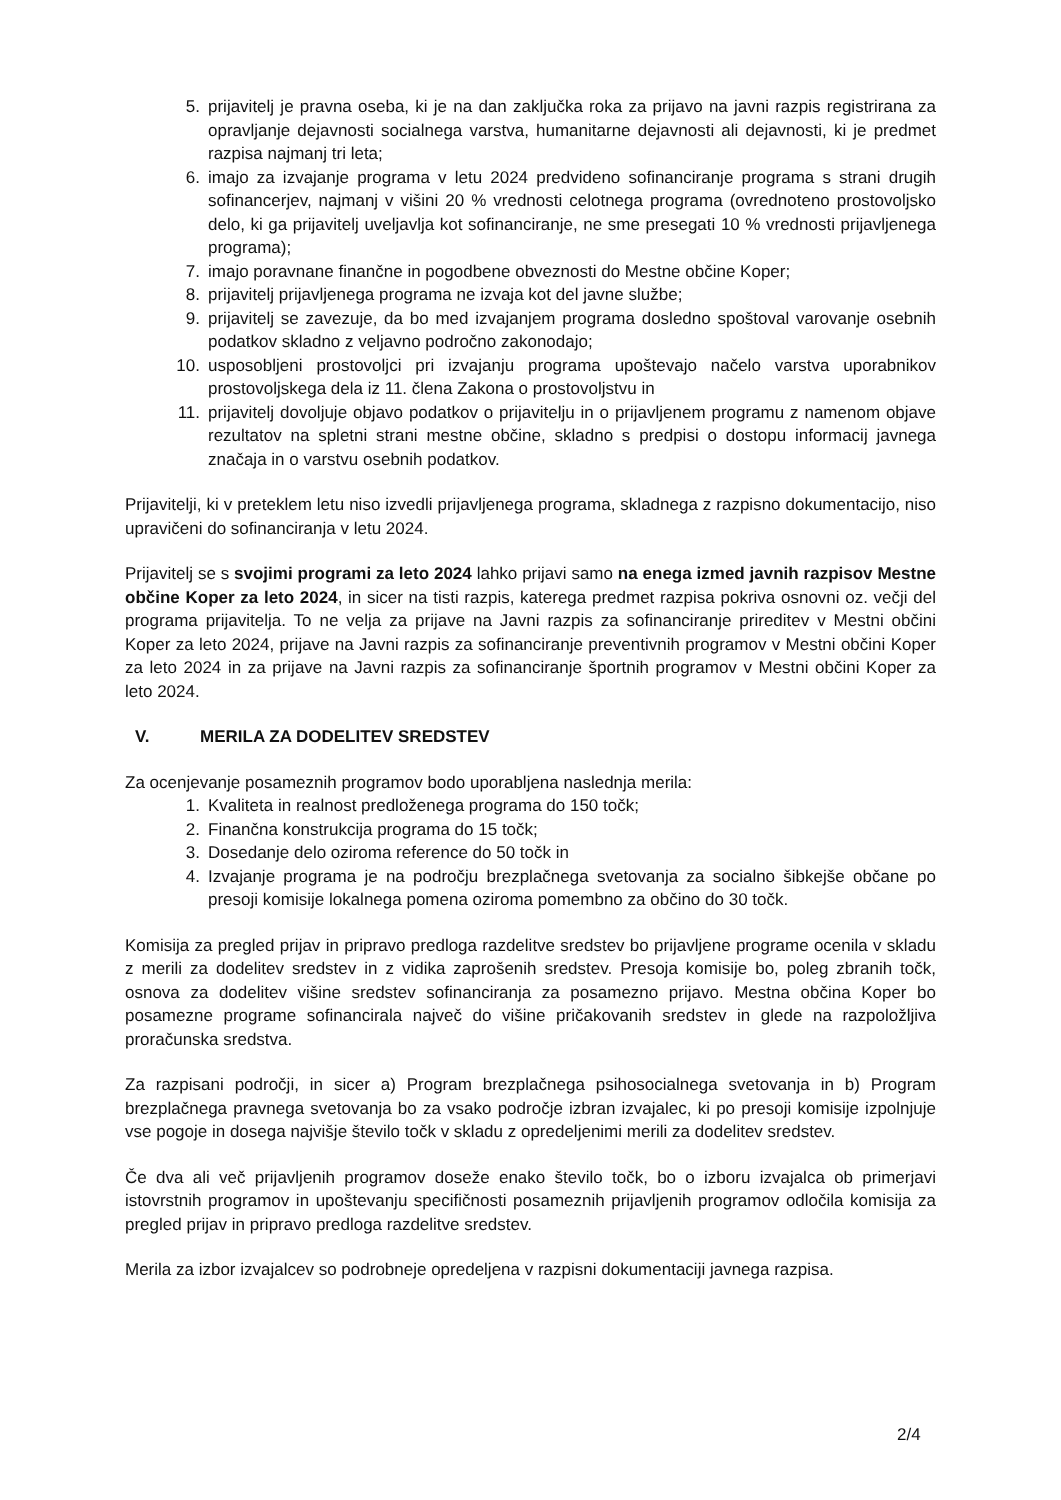5. prijavitelj je pravna oseba, ki je na dan zaključka roka za prijavo na javni razpis registrirana za opravljanje dejavnosti socialnega varstva, humanitarne dejavnosti ali dejavnosti, ki je predmet razpisa najmanj tri leta;
6. imajo za izvajanje programa v letu 2024 predvideno sofinanciranje programa s strani drugih sofinancerjev, najmanj v višini 20 % vrednosti celotnega programa (ovrednoteno prostovoljsko delo, ki ga prijavitelj uveljavlja kot sofinanciranje, ne sme presegati 10 % vrednosti prijavljenega programa);
7. imajo poravnane finančne in pogodbene obveznosti do Mestne občine Koper;
8. prijavitelj prijavljenega programa ne izvaja kot del javne službe;
9. prijavitelj se zavezuje, da bo med izvajanjem programa dosledno spoštoval varovanje osebnih podatkov skladno z veljavno področno zakonodajo;
10. usposobljeni prostovoljci pri izvajanju programa upoštevajo načelo varstva uporabnikov prostovoljskega dela iz 11. člena Zakona o prostovoljstvu in
11. prijavitelj dovoljuje objavo podatkov o prijavitelju in o prijavljenem programu z namenom objave rezultatov na spletni strani mestne občine, skladno s predpisi o dostopu informacij javnega značaja in o varstvu osebnih podatkov.
Prijavitelji, ki v preteklem letu niso izvedli prijavljenega programa, skladnega z razpisno dokumentacijo, niso upravičeni do sofinanciranja v letu 2024.
Prijavitelj se s svojimi programi za leto 2024 lahko prijavi samo na enega izmed javnih razpisov Mestne občine Koper za leto 2024, in sicer na tisti razpis, katerega predmet razpisa pokriva osnovni oz. večji del programa prijavitelja. To ne velja za prijave na Javni razpis za sofinanciranje prireditev v Mestni občini Koper za leto 2024, prijave na Javni razpis za sofinanciranje preventivnih programov v Mestni občini Koper za leto 2024 in za prijave na Javni razpis za sofinanciranje športnih programov v Mestni občini Koper za leto 2024.
V. MERILA ZA DODELITEV SREDSTEV
Za ocenjevanje posameznih programov bodo uporabljena naslednja merila:
1. Kvaliteta in realnost predloženega programa do 150 točk;
2. Finančna konstrukcija programa do 15 točk;
3. Dosedanje delo oziroma reference do 50 točk in
4. Izvajanje programa je na področju brezplačnega svetovanja za socialno šibkejše občane po presoji komisije lokalnega pomena oziroma pomembno za občino do 30 točk.
Komisija za pregled prijav in pripravo predloga razdelitve sredstev bo prijavljene programe ocenila v skladu z merili za dodelitev sredstev in z vidika zaprošenih sredstev. Presoja komisije bo, poleg zbranih točk, osnova za dodelitev višine sredstev sofinanciranja za posamezno prijavo. Mestna občina Koper bo posamezne programe sofinancirala največ do višine pričakovanih sredstev in glede na razpoložljiva proračunska sredstva.
Za razpisani področji, in sicer a) Program brezplačnega psihosocialnega svetovanja in b) Program brezplačnega pravnega svetovanja bo za vsako področje izbran izvajalec, ki po presoji komisije izpolnjuje vse pogoje in dosega najvišje število točk v skladu z opredeljenimi merili za dodelitev sredstev.
Če dva ali več prijavljenih programov doseže enako število točk, bo o izboru izvajalca ob primerjavi istovrstnih programov in upoštevanju specifičnosti posameznih prijavljenih programov odločila komisija za pregled prijav in pripravo predloga razdelitve sredstev.
Merila za izbor izvajalcev so podrobneje opredeljena v razpisni dokumentaciji javnega razpisa.
2/4